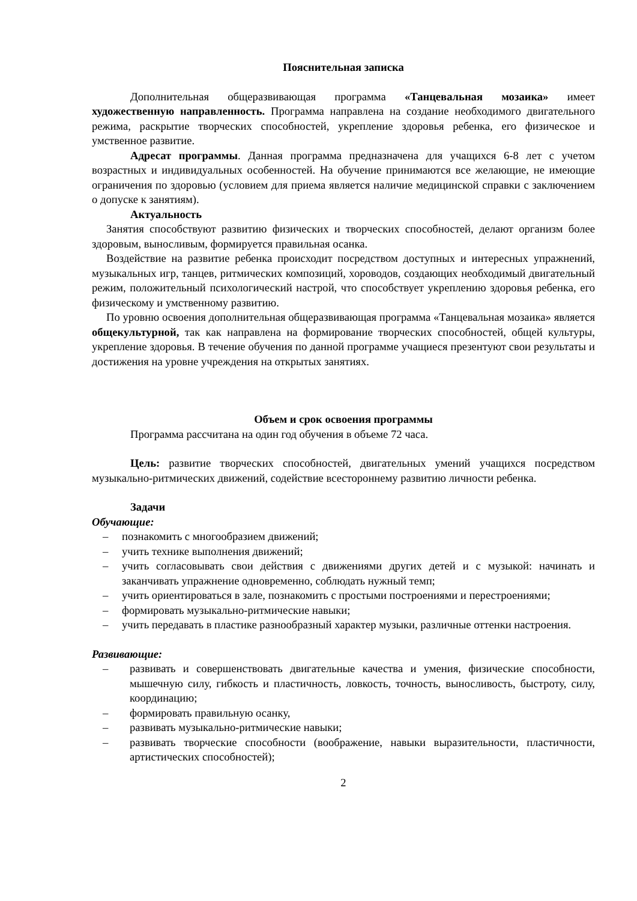Пояснительная записка
Дополнительная общеразвивающая программа «Танцевальная мозаика» имеет художественную направленность. Программа направлена на создание необходимого двигательного режима, раскрытие творческих способностей, укрепление здоровья ребенка, его физическое и умственное развитие.
Адресат программы. Данная программа предназначена для учащихся 6-8 лет с учетом возрастных и индивидуальных особенностей. На обучение принимаются все желающие, не имеющие ограничения по здоровью (условием для приема является наличие медицинской справки с заключением о допуске к занятиям).
Актуальность
Занятия способствуют развитию физических и творческих способностей, делают организм более здоровым, выносливым, формируется правильная осанка.
Воздействие на развитие ребенка происходит посредством доступных и интересных упражнений, музыкальных игр, танцев, ритмических композиций, хороводов, создающих необходимый двигательный режим, положительный психологический настрой, что способствует укреплению здоровья ребенка, его физическому и умственному развитию.
По уровню освоения дополнительная общеразвивающая программа «Танцевальная мозаика» является общекультурной, так как направлена на формирование творческих способностей, общей культуры, укрепление здоровья. В течение обучения по данной программе учащиеся презентуют свои результаты и достижения на уровне учреждения на открытых занятиях.
Объем и срок освоения программы
Программа рассчитана на один год обучения в объеме 72 часа.
Цель: развитие творческих способностей, двигательных умений учащихся посредством музыкально-ритмических движений, содействие всестороннему развитию личности ребенка.
Задачи
Обучающие:
– познакомить с многообразием движений;
– учить технике выполнения движений;
– учить согласовывать свои действия с движениями других детей и с музыкой: начинать и заканчивать упражнение одновременно, соблюдать нужный темп;
– учить ориентироваться в зале, познакомить с простыми построениями и перестроениями;
– формировать музыкально-ритмические навыки;
– учить передавать в пластике разнообразный характер музыки, различные оттенки настроения.
Развивающие:
– развивать и совершенствовать двигательные качества и умения, физические способности, мышечную силу, гибкость и пластичность, ловкость, точность, выносливость, быстроту, силу, координацию;
– формировать правильную осанку,
– развивать музыкально-ритмические навыки;
– развивать творческие способности (воображение, навыки выразительности, пластичности, артистических способностей);
2